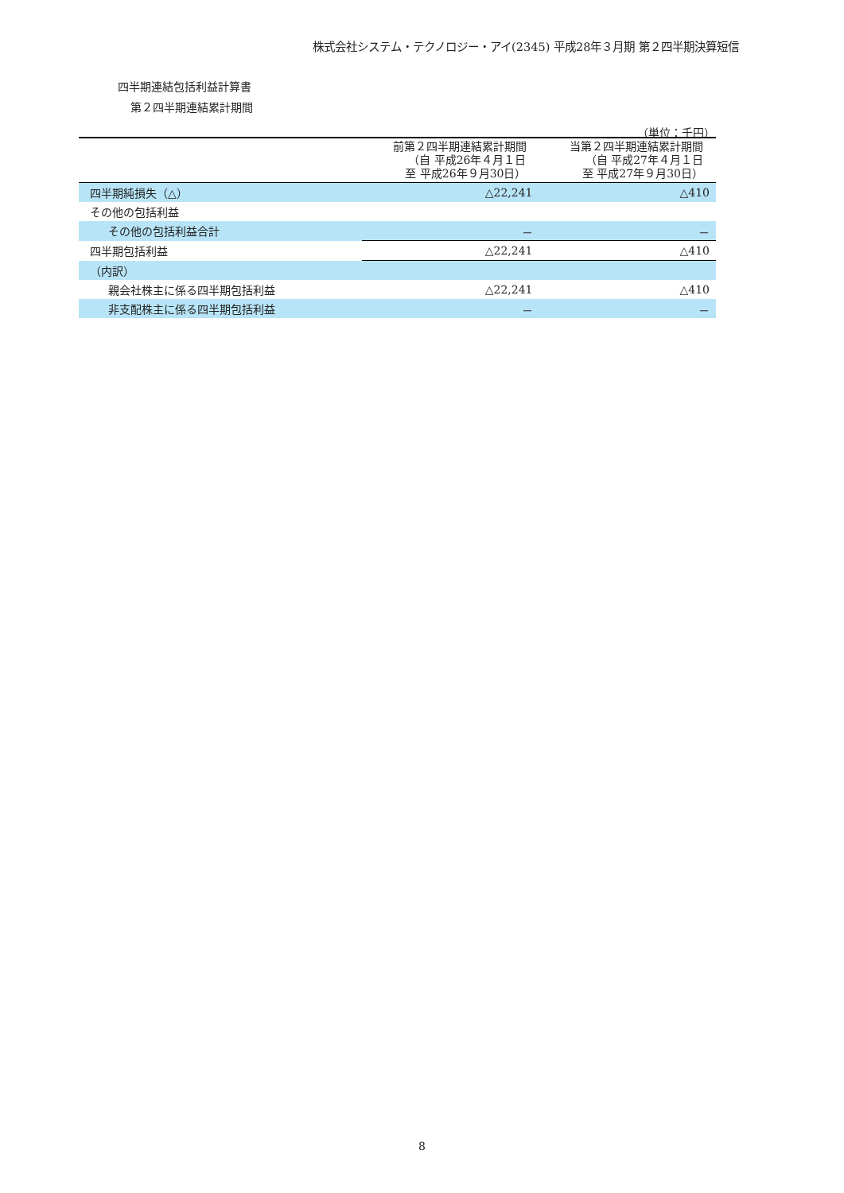株式会社システム・テクノロジー・アイ(2345) 平成28年３月期 第２四半期決算短信
四半期連結包括利益計算書
第２四半期連結累計期間
（単位：千円）
| | 前第２四半期連結累計期間 （自 平成26年４月１日 至 平成26年９月30日） | 当第２四半期連結累計期間 （自 平成27年４月１日 至 平成27年９月30日） |
| --- | --- | --- |
| 四半期純損失（△） | △22,241 | △410 |
| その他の包括利益 | | |
| その他の包括利益合計 | － | － |
| 四半期包括利益 | △22,241 | △410 |
| （内訳） | | |
| 親会社株主に係る四半期包括利益 | △22,241 | △410 |
| 非支配株主に係る四半期包括利益 | － | － |
8